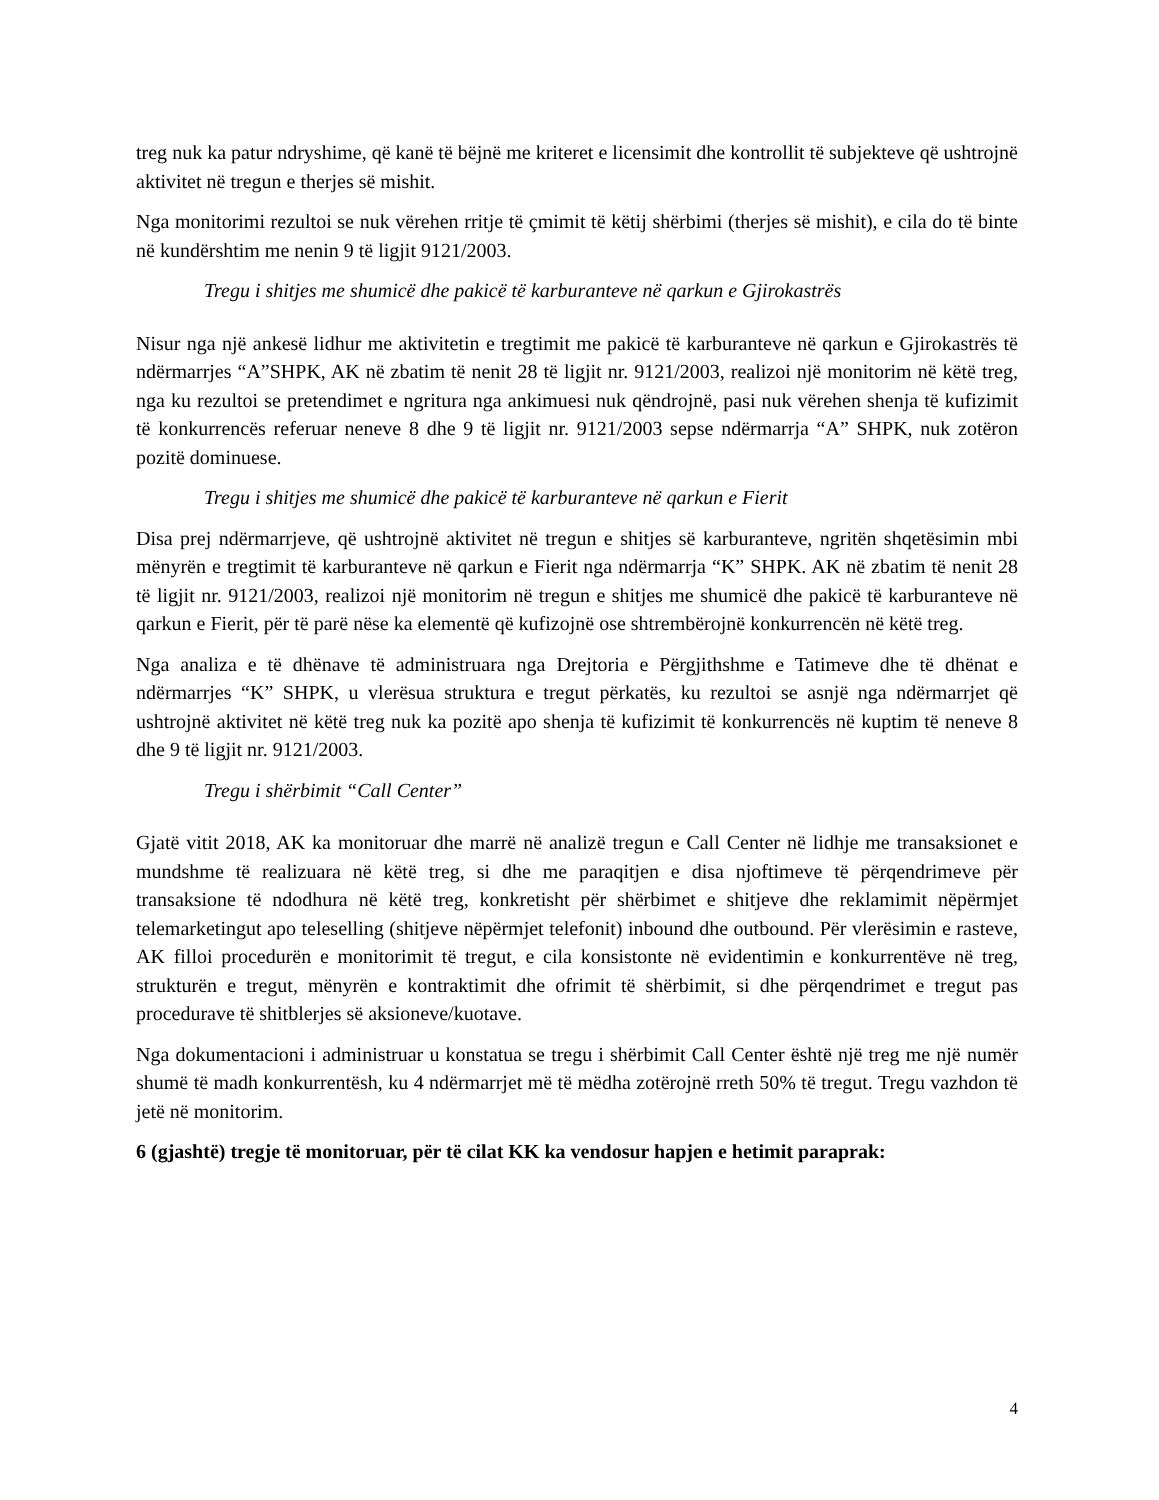treg nuk ka patur ndryshime, që kanë të bëjnë me kriteret e licensimit dhe kontrollit të subjekteve që ushtrojnë aktivitet në tregun e therjes së mishit.
Nga monitorimi rezultoi se nuk vërehen rritje të çmimit të këtij shërbimi (therjes së mishit), e cila do të binte në kundërshtim me nenin 9 të ligjit 9121/2003.
Tregu i shitjes me shumicë dhe pakicë të karburanteve në qarkun e Gjirokastrës
Nisur nga një ankesë lidhur me aktivitetin e tregtimit me pakicë të karburanteve në qarkun e Gjirokastrës të ndërmarrjes “A”SHPK, AK në zbatim të nenit 28 të ligjit nr. 9121/2003, realizoi një monitorim në këtë treg, nga ku rezultoi se pretendimet e ngritura nga ankimuesi nuk qëndrojnë, pasi nuk vërehen shenja të kufizimit të konkurrencës referuar neneve 8 dhe 9 të ligjit nr. 9121/2003 sepse ndërmarrja “A” SHPK, nuk zotëron pozitë dominuese.
Tregu i shitjes me shumicë dhe pakicë të karburanteve në qarkun e Fierit
Disa prej ndërmarrjeve, që ushtrojnë aktivitet në tregun e shitjes së karburanteve, ngritën shqetësimin mbi mënyrën e tregtimit të karburanteve në qarkun e Fierit nga ndërmarrja “K” SHPK. AK në zbatim të nenit 28 të ligjit nr. 9121/2003, realizoi një monitorim në tregun e shitjes me shumicë dhe pakicë të karburanteve në qarkun e Fierit, për të parë nëse ka elementë që kufizojnë ose shtrembërojnë konkurrencën në këtë treg.
Nga analiza e të dhënave të administruara nga Drejtoria e Përgjithshme e Tatimeve dhe të dhënat e ndërmarrjes “K” SHPK, u vlerësua struktura e tregut përkatës, ku rezultoi se asnjë nga ndërmarrjet që ushtrojnë aktivitet në këtë treg nuk ka pozitë apo shenja të kufizimit të konkurrencës në kuptim të neneve 8 dhe 9 të ligjit nr. 9121/2003.
Tregu i shërbimit “Call Center”
Gjatë vitit 2018, AK ka monitoruar dhe marrë në analizë tregun e Call Center në lidhje me transaksionet e mundshme të realizuara në këtë treg, si dhe me paraqitjen e disa njoftimeve të përqendrimeve për transaksione të ndodhura në këtë treg, konkretisht për shërbimet e shitjeve dhe reklamimit nëpërmjet telemarketingut apo teleselling (shitjeve nëpërmjet telefonit) inbound dhe outbound. Për vlerësimin e rasteve, AK filloi procedurën e monitorimit të tregut, e cila konsistonte në evidentimin e konkurrentëve në treg, strukturën e tregut, mënyrën e kontraktimit dhe ofrimit të shërbimit, si dhe përqendrimet e tregut pas procedurave të shitblerjes së aksioneve/kuotave.
Nga dokumentacioni i administruar u konstatua se tregu i shërbimit Call Center është një treg me një numër shumë të madh konkurrentësh, ku 4 ndërmarrjet më të mëdha zotërojnë rreth 50% të tregut. Tregu vazhdon të jetë në monitorim.
6 (gjashtë) tregje të monitoruar, për të cilat KK ka vendosur hapjen e hetimit paraprak:
4